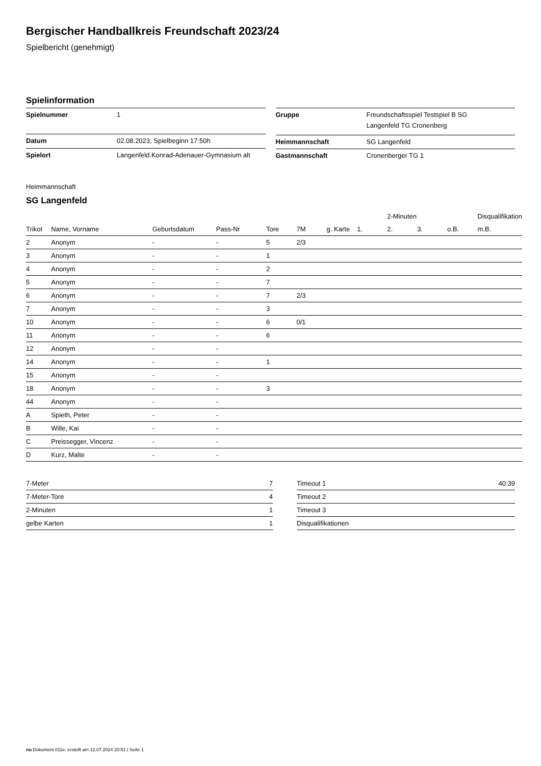Bergischer Handballkreis Freundschaft 2023/24
Spielbericht (genehmigt)
Spielinformation
| Spielnummer | 1 |
| Datum | 02.08.2023, Spielbeginn 17:50h |
| Spielort | Langenfeld.Konrad-Adenauer-Gymnasium alt |
| Gruppe | Freundschaftsspiel Testspiel B SG Langenfeld TG Cronenberg |
| Heimmannschaft | SG Langenfeld |
| Gastmannschaft | Cronenberger TG 1 |
Heimmannschaft
SG Langenfeld
| | | | | | | | | 2-Minuten | | | Disqualifikation |
| --- | --- | --- | --- | --- | --- | --- | --- | --- | --- | --- | --- |
| Trikot | Name, Vorname | Geburtsdatum | Pass-Nr | Tore | 7M | g. Karte | 1. | 2. | 3. | o.B. | m.B. |
| 2 | Anonym | - | - | 5 | 2/3 | | | | | | |
| 3 | Anonym | - | - | 1 | | | | | | | |
| 4 | Anonym | - | - | 2 | | | | | | | |
| 5 | Anonym | - | - | 7 | | | | | | | |
| 6 | Anonym | - | - | 7 | 2/3 | | | | | | |
| 7 | Anonym | - | - | 3 | | | | | | | |
| 10 | Anonym | - | - | 6 | 0/1 | | | | | | |
| 11 | Anonym | - | - | 6 | | | | | | | |
| 12 | Anonym | - | - | | | | | | | | |
| 14 | Anonym | - | - | 1 | | | | | | | |
| 15 | Anonym | - | - | | | | | | | | |
| 18 | Anonym | - | - | 3 | | | | | | | |
| 44 | Anonym | - | - | | | | | | | | |
| A | Spieth, Peter | - | - | | | | | | | | |
| B | Wille, Kai | - | - | | | | | | | | |
| C | Preissegger, Vincenz | - | - | | | | | | | | |
| D | Kurz, Malte | - | - | | | | | | | | |
| 7-Meter | 7 |
| 7-Meter-Tore | 4 |
| 2-Minuten | 1 |
| gelbe Karten | 1 |
| Timeout 1 | 40:39 |
| Timeout 2 | |
| Timeout 3 | |
| Disqualifikationen | |
nu.Dokument 011e, erstellt am 12.07.2024 20:51 | Seite 1